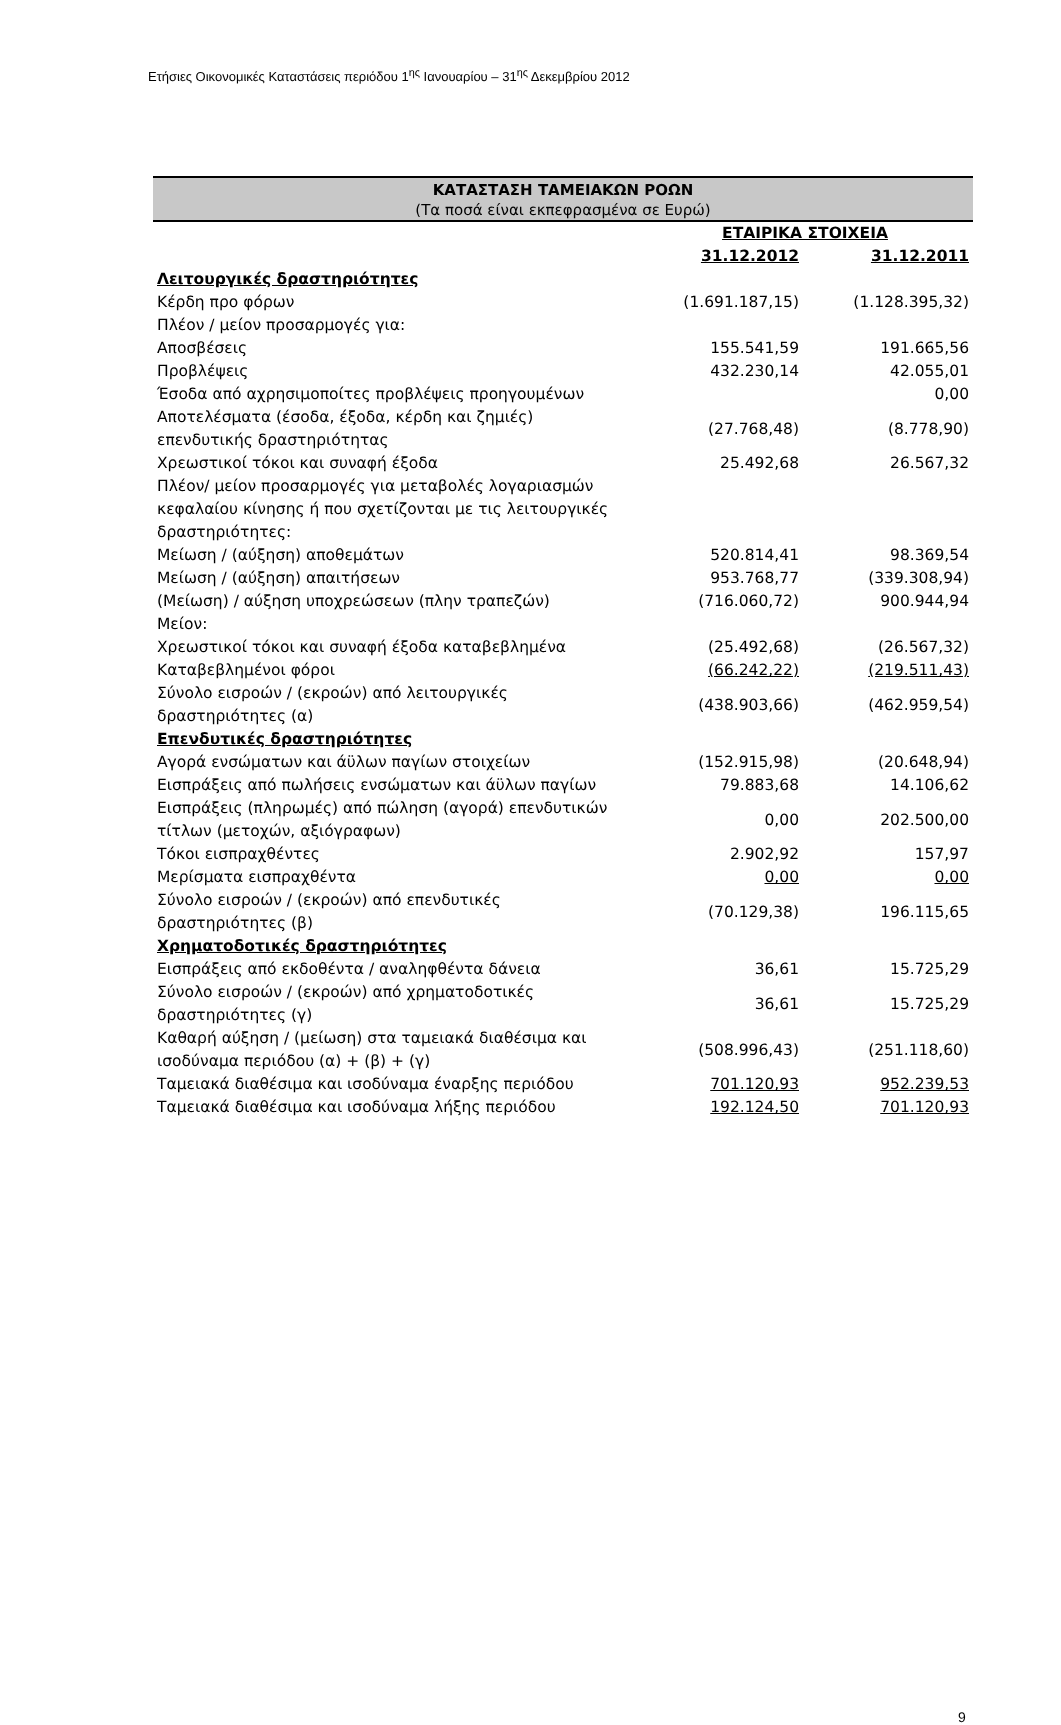Ετήσιες Οικονομικές Καταστάσεις περιόδου 1<sup>ης</sup> Ιανουαρίου – 31<sup>ης</sup> Δεκεμβρίου 2012
ΚΑΤΑΣΤΑΣΗ ΤΑΜΕΙΑΚΩΝ ΡΟΩΝ
(Τα ποσά είναι εκπεφρασμένα σε Ευρώ)
| | ΕΤΑΙΡΙΚΑ ΣΤΟΙΧΕΙΑ | |
| --- | --- | --- |
| | 31.12.2012 | 31.12.2011 |
| Λειτουργικές δραστηριότητες | | |
| Κέρδη προ φόρων | (1.691.187,15) | (1.128.395,32) |
| Πλέον / μείον προσαρμογές για: | | |
| Αποσβέσεις | 155.541,59 | 191.665,56 |
| Προβλέψεις | 432.230,14 | 42.055,01 |
| Έσοδα από αχρησιμοποίτες προβλέψεις προηγουμένων | | 0,00 |
| Αποτελέσματα (έσοδα, έξοδα, κέρδη και ζημιές) επενδυτικής δραστηριότητας | (27.768,48) | (8.778,90) |
| Χρεωστικοί τόκοι και συναφή έξοδα | 25.492,68 | 26.567,32 |
| Πλέον/ μείον προσαρμογές για μεταβολές λογαριασμών κεφαλαίου κίνησης ή που σχετίζονται με τις λειτουργικές δραστηριότητες: | | |
| Μείωση / (αύξηση) αποθεμάτων | 520.814,41 | 98.369,54 |
| Μείωση / (αύξηση) απαιτήσεων | 953.768,77 | (339.308,94) |
| (Μείωση) / αύξηση υποχρεώσεων (πλην τραπεζών) | (716.060,72) | 900.944,94 |
| Μείον: | | |
| Χρεωστικοί τόκοι και συναφή έξοδα καταβεβλημένα | (25.492,68) | (26.567,32) |
| Καταβεβλημένοι φόροι | (66.242,22) | (219.511,43) |
| Σύνολο εισροών / (εκροών) από λειτουργικές δραστηριότητες (α) | (438.903,66) | (462.959,54) |
| Επενδυτικές δραστηριότητες | | |
| Αγορά ενσώματων και άϋλων παγίων στοιχείων | (152.915,98) | (20.648,94) |
| Εισπράξεις από πωλήσεις ενσώματων και άϋλων παγίων | 79.883,68 | 14.106,62 |
| Εισπράξεις (πληρωμές) από πώληση (αγορά) επενδυτικών τίτλων (μετοχών, αξιόγραφων) | 0,00 | 202.500,00 |
| Τόκοι εισπραχθέντες | 2.902,92 | 157,97 |
| Μερίσματα εισπραχθέντα | 0,00 | 0,00 |
| Σύνολο εισροών / (εκροών) από επενδυτικές δραστηριότητες (β) | (70.129,38) | 196.115,65 |
| Χρηματοδοτικές δραστηριότητες | | |
| Εισπράξεις από εκδοθέντα / αναληφθέντα δάνεια | 36,61 | 15.725,29 |
| Σύνολο εισροών / (εκροών) από χρηματοδοτικές δραστηριότητες (γ) | 36,61 | 15.725,29 |
| Καθαρή αύξηση / (μείωση) στα ταμειακά διαθέσιμα και ισοδύναμα περιόδου (α) + (β) + (γ) | (508.996,43) | (251.118,60) |
| Ταμειακά διαθέσιμα και ισοδύναμα έναρξης περιόδου | 701.120,93 | 952.239,53 |
| Ταμειακά διαθέσιμα και ισοδύναμα λήξης περιόδου | 192.124,50 | 701.120,93 |
9